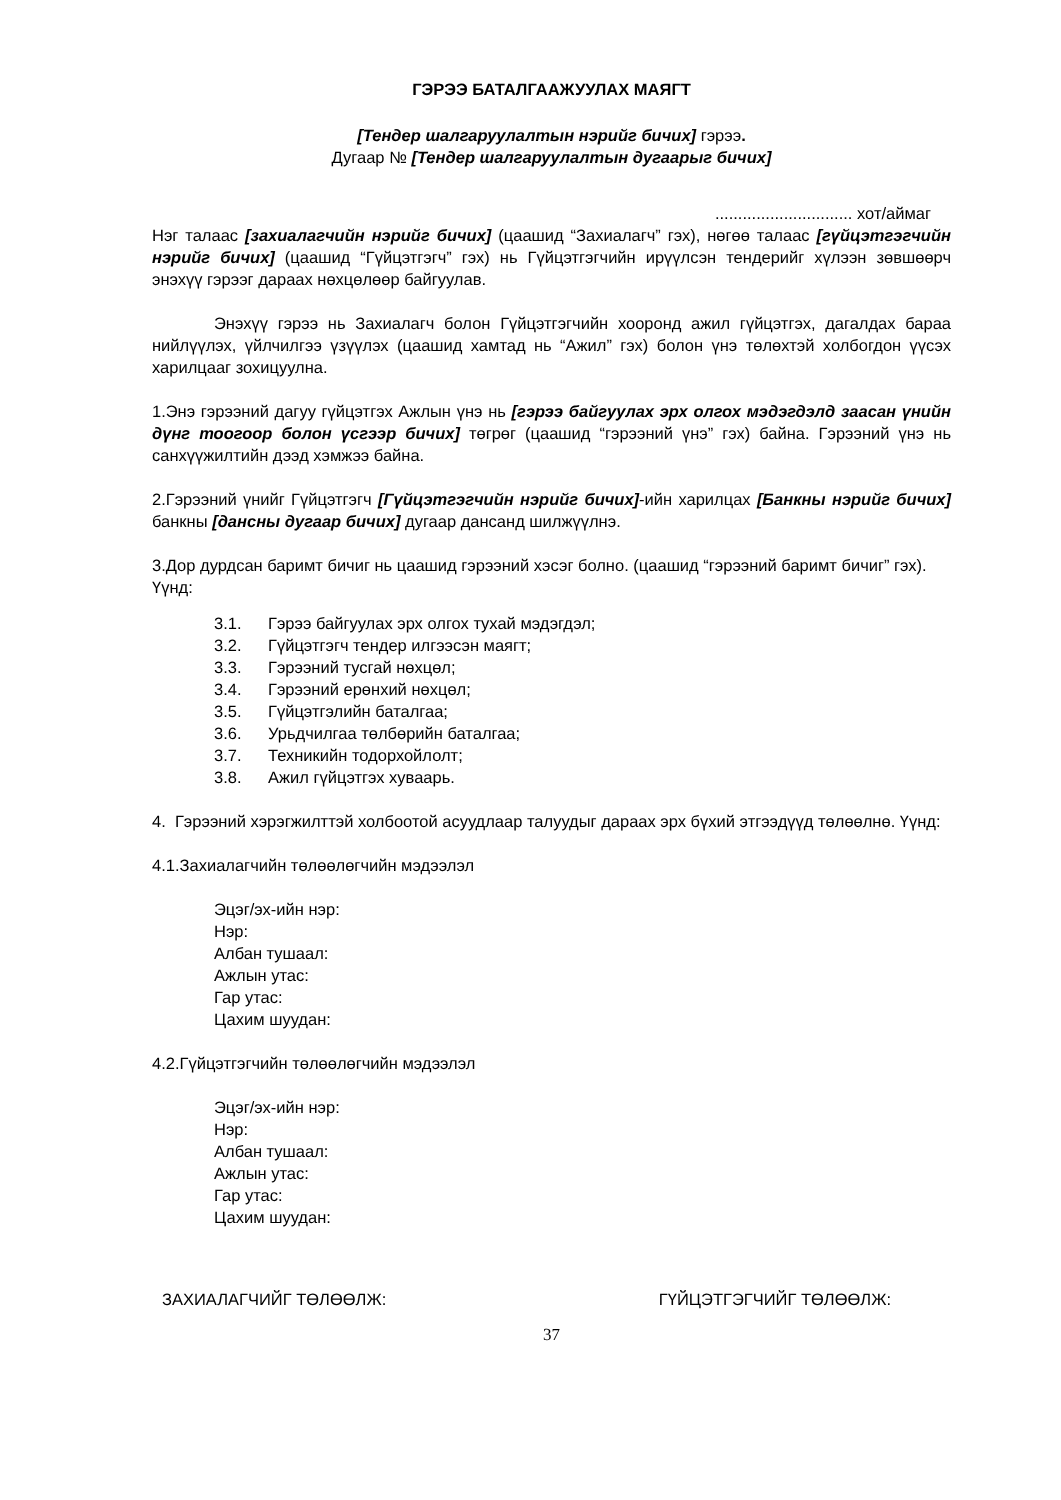ГЭРЭЭ БАТАЛГААЖУУЛАХ МАЯГТ
[Тендер шалгаруулалтын нэрийг бичих] гэрээ.
Дугаар № [Тендер шалгаруулалтын дугаарыг бичих]
.............................. хот/аймаг
Нэг талаас [захиалагчийн нэрийг бичих] (цаашид “Захиалагч” гэх), нөгөө талаас [гүйцэтгэгчийн нэрийг бичих] (цаашид “Гүйцэтгэгч” гэх) нь Гүйцэтгэгчийн ирүүлсэн тендерийг хүлээн зөвшөөрч энэхүү гэрээг дараах нөхцөлөөр байгуулав.
Энэхүү гэрээ нь Захиалагч болон Гүйцэтгэгчийн хооронд ажил гүйцэтгэх, дагалдах бараа нийлүүлэх, үйлчилгээ үзүүлэх (цаашид хамтад нь “Ажил” гэх) болон үнэ төлөхтэй холбогдон үүсэх харилцааг зохицуулна.
1.Энэ гэрээний дагуу гүйцэтгэх Ажлын үнэ нь [гэрээ байгуулах эрх олгох мэдэгдэлд заасан үнийн дүнг тоогоор болон үсгээр бичих] төгрөг (цаашид “гэрээний үнэ” гэх) байна. Гэрээний үнэ нь санхүүжилтийн дээд хэмжээ байна.
2.Гэрээний үнийг Гүйцэтгэгч [Гүйцэтгэгчийн нэрийг бичих]-ийн харилцах [Банкны нэрийг бичих] банкны [дансны дугаар бичих] дугаар дансанд шилжүүлнэ.
3.Дор дурдсан баримт бичиг нь цаашид гэрээний хэсэг болно. (цаашид “гэрээний баримт бичиг” гэх). Үүнд:
3.1. Гэрээ байгуулах эрх олгох тухай мэдэгдэл;
3.2. Гүйцэтгэгч тендер илгээсэн маягт;
3.3. Гэрээний тусгай нөхцөл;
3.4. Гэрээний ерөнхий нөхцөл;
3.5. Гүйцэтгэлийн баталгаа;
3.6. Урьдчилгаа төлбөрийн баталгаа;
3.7. Техникийн тодорхойлолт;
3.8. Ажил гүйцэтгэх хуваарь.
4. Гэрээний хэрэгжилттэй холбоотой асуудлаар талуудыг дараах эрх бүхий этгээдүүд төлөөлнө. Үүнд:
4.1.Захиалагчийн төлөөлөгчийн мэдээлэл
Эцэг/эх-ийн нэр:
Нэр:
Албан тушаал:
Ажлын утас:
Гар утас:
Цахим шуудан:
4.2.Гүйцэтгэгчийн төлөөлөгчийн мэдээлэл
Эцэг/эх-ийн нэр:
Нэр:
Албан тушаал:
Ажлын утас:
Гар утас:
Цахим шуудан:
ЗАХИАЛАГЧИЙГ ТӨЛӨӨЛЖ: ГҮЙЦЭТГЭГЧИЙГ ТӨЛӨӨЛЖ:
37